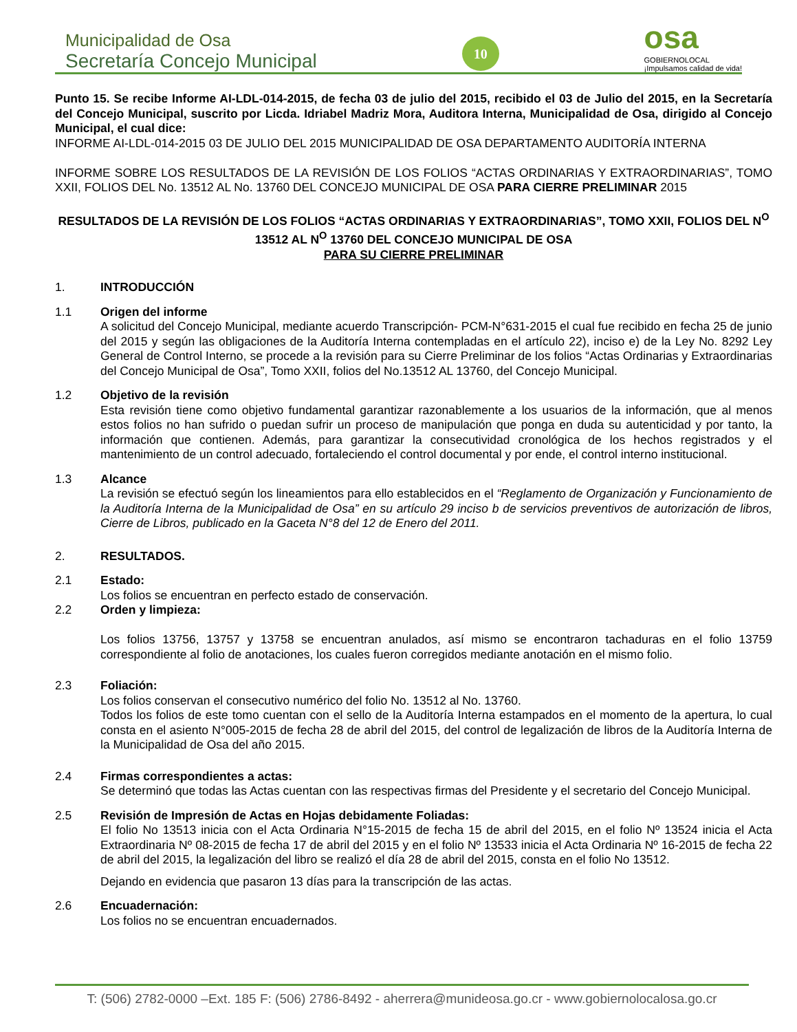Municipalidad de Osa
Secretaría Concejo Municipal
10
osa
GOBIERNOLOCAL
¡Impulsamos calidad de vida!
Punto 15. Se recibe Informe AI-LDL-014-2015, de fecha 03 de julio del 2015, recibido el 03 de Julio del 2015, en la Secretaría del Concejo Municipal, suscrito por Licda. Idriabel Madriz Mora, Auditora Interna, Municipalidad de Osa, dirigido al Concejo Municipal, el cual dice:
INFORME AI-LDL-014-2015 03 DE JULIO DEL 2015 MUNICIPALIDAD DE OSA DEPARTAMENTO AUDITORÍA INTERNA
INFORME SOBRE LOS RESULTADOS DE LA REVISIÓN DE LOS FOLIOS “ACTAS ORDINARIAS Y EXTRAORDINARIAS”, TOMO XXII, FOLIOS DEL No. 13512 AL No. 13760 DEL CONCEJO MUNICIPAL DE OSA PARA CIERRE PRELIMINAR 2015
RESULTADOS DE LA REVISIÓN DE LOS FOLIOS “ACTAS ORDINARIAS Y EXTRAORDINARIAS”, TOMO XXII, FOLIOS DEL N<sup>O</sup> 13512 AL N<sup>O</sup> 13760 DEL CONCEJO MUNICIPAL DE OSA
PARA SU CIERRE PRELIMINAR
1. INTRODUCCIÓN
1.1 Origen del informe
A solicitud del Concejo Municipal, mediante acuerdo Transcripción- PCM-N°631-2015 el cual fue recibido en fecha 25 de junio del 2015 y según las obligaciones de la Auditoría Interna contempladas en el artículo 22), inciso e) de la Ley No. 8292 Ley General de Control Interno, se procede a la revisión para su Cierre Preliminar de los folios “Actas Ordinarias y Extraordinarias del Concejo Municipal de Osa”, Tomo XXII, folios del No.13512 AL 13760, del Concejo Municipal.
1.2 Objetivo de la revisión
Esta revisión tiene como objetivo fundamental garantizar razonablemente a los usuarios de la información, que al menos estos folios no han sufrido o puedan sufrir un proceso de manipulación que ponga en duda su autenticidad y por tanto, la información que contienen. Además, para garantizar la consecutividad cronológica de los hechos registrados y el mantenimiento de un control adecuado, fortaleciendo el control documental y por ende, el control interno institucional.
1.3 Alcance
La revisión se efectuó según los lineamientos para ello establecidos en el “Reglamento de Organización y Funcionamiento de la Auditoría Interna de la Municipalidad de Osa” en su artículo 29 inciso b de servicios preventivos de autorización de libros, Cierre de Libros, publicado en la Gaceta N°8 del 12 de Enero del 2011.
2. RESULTADOS.
2.1 Estado:
Los folios se encuentran en perfecto estado de conservación.
2.2 Orden y limpieza:
Los folios 13756, 13757 y 13758 se encuentran anulados, así mismo se encontraron tachaduras en el folio 13759 correspondiente al folio de anotaciones, los cuales fueron corregidos mediante anotación en el mismo folio.
2.3 Foliación:
Los folios conservan el consecutivo numérico del folio No. 13512 al No. 13760.
Todos los folios de este tomo cuentan con el sello de la Auditoría Interna estampados en el momento de la apertura, lo cual consta en el asiento N°005-2015 de fecha 28 de abril del 2015, del control de legalización de libros de la Auditoría Interna de la Municipalidad de Osa del año 2015.
2.4 Firmas correspondientes a actas:
Se determinó que todas las Actas cuentan con las respectivas firmas del Presidente y el secretario del Concejo Municipal.
2.5 Revisión de Impresión de Actas en Hojas debidamente Foliadas:
El folio No 13513 inicia con el Acta Ordinaria N°15-2015 de fecha 15 de abril del 2015, en el folio Nº 13524 inicia el Acta Extraordinaria Nº 08-2015 de fecha 17 de abril del 2015 y en el folio Nº 13533 inicia el Acta Ordinaria Nº 16-2015 de fecha 22 de abril del 2015, la legalización del libro se realizó el día 28 de abril del 2015, consta en el folio No 13512.
Dejando en evidencia que pasaron 13 días para la transcripción de las actas.
2.6 Encuadernación:
Los folios no se encuentran encuadernados.
T: (506) 2782-0000 –Ext. 185 F: (506) 2786-8492 - aherrera@munideosa.go.cr - www.gobiernolocalosa.go.cr